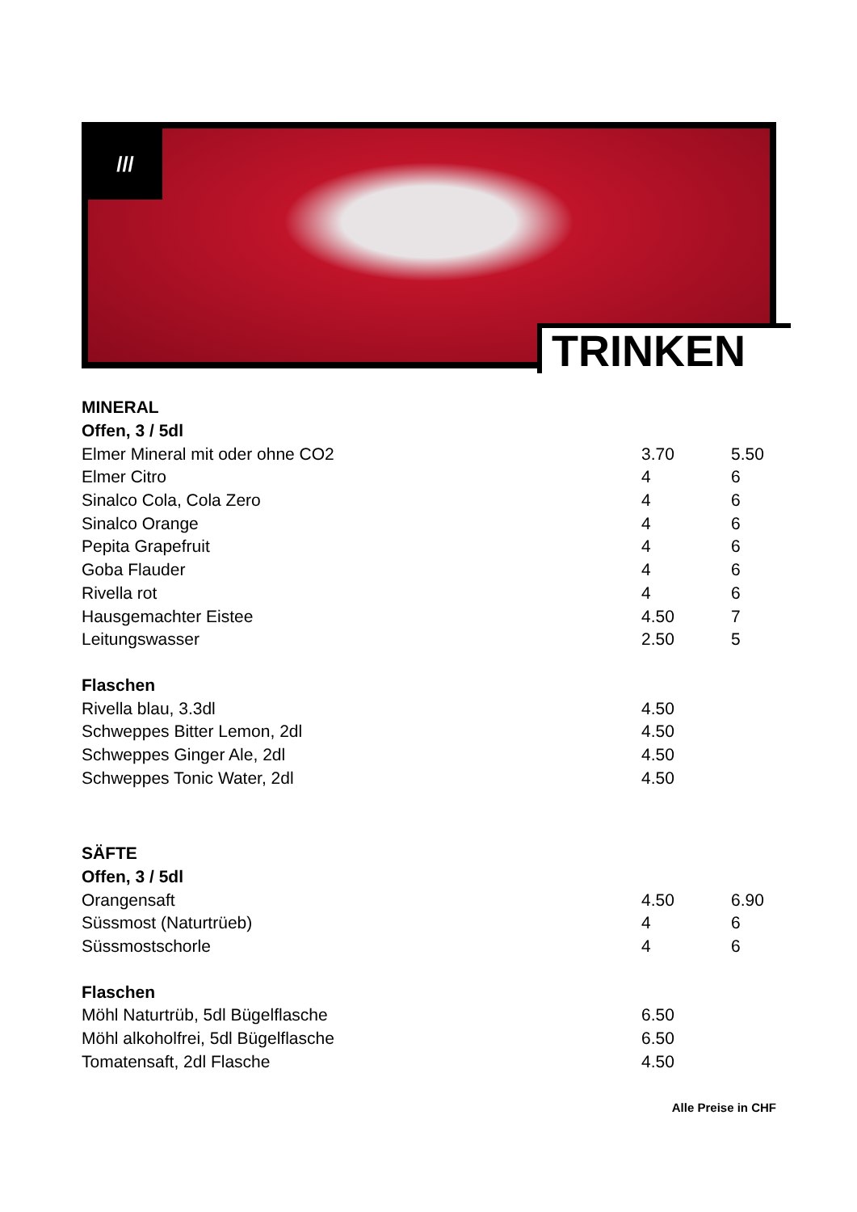///
TRINKEN
| MINERAL | | |
| Offen, 3 / 5dl | | |
| Elmer Mineral mit oder ohne CO2 | 3.70 | 5.50 |
| Elmer Citro | 4 | 6 |
| Sinalco Cola, Cola Zero | 4 | 6 |
| Sinalco Orange | 4 | 6 |
| Pepita Grapefruit | 4 | 6 |
| Goba Flauder | 4 | 6 |
| Rivella rot | 4 | 6 |
| Hausgemachter Eistee | 4.50 | 7 |
| Leitungswasser | 2.50 | 5 |
| Flaschen | | |
| Rivella blau, 3.3dl | 4.50 | |
| Schweppes Bitter Lemon, 2dl | 4.50 | |
| Schweppes Ginger Ale, 2dl | 4.50 | |
| Schweppes Tonic Water, 2dl | 4.50 | |
| SÄFTE | | |
| Offen, 3 / 5dl | | |
| Orangensaft | 4.50 | 6.90 |
| Süssmost (Naturtrüeb) | 4 | 6 |
| Süssmostschorle | 4 | 6 |
| Flaschen | | |
| Möhl Naturtrüb, 5dl Bügelflasche | 6.50 | |
| Möhl alkoholfrei, 5dl Bügelflasche | 6.50 | |
| Tomatensaft, 2dl Flasche | 4.50 | |
Alle Preise in CHF